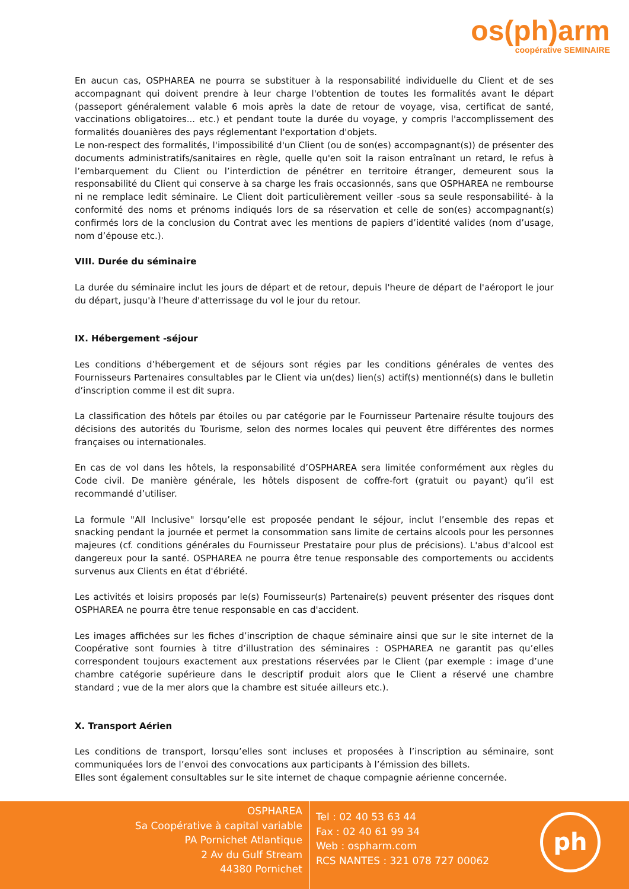os(ph)arm
coopérative SEMINAIRE
En aucun cas, OSPHAREA ne pourra se substituer à la responsabilité individuelle du Client et de ses accompagnant qui doivent prendre à leur charge l'obtention de toutes les formalités avant le départ (passeport généralement valable 6 mois après la date de retour de voyage, visa, certificat de santé, vaccinations obligatoires... etc.) et pendant toute la durée du voyage, y compris l'accomplissement des formalités douanières des pays réglementant l'exportation d'objets.
Le non-respect des formalités, l'impossibilité d'un Client (ou de son(es) accompagnant(s)) de présenter des documents administratifs/sanitaires en règle, quelle qu'en soit la raison entraînant un retard, le refus à l’embarquement du Client ou l’interdiction de pénétrer en territoire étranger, demeurent sous la responsabilité du Client qui conserve à sa charge les frais occasionnés, sans que OSPHAREA ne rembourse ni ne remplace ledit séminaire. Le Client doit particulièrement veiller -sous sa seule responsabilité- à la conformité des noms et prénoms indiqués lors de sa réservation et celle de son(es) accompagnant(s) confirmés lors de la conclusion du Contrat avec les mentions de papiers d’identité valides (nom d’usage, nom d’épouse etc.).
VIII. Durée du séminaire
La durée du séminaire inclut les jours de départ et de retour, depuis l'heure de départ de l'aéroport le jour du départ, jusqu'à l'heure d'atterrissage du vol le jour du retour.
IX. Hébergement -séjour
Les conditions d’hébergement et de séjours sont régies par les conditions générales de ventes des Fournisseurs Partenaires consultables par le Client via un(des) lien(s) actif(s) mentionné(s) dans le bulletin d’inscription comme il est dit supra.
La classification des hôtels par étoiles ou par catégorie par le Fournisseur Partenaire résulte toujours des décisions des autorités du Tourisme, selon des normes locales qui peuvent être différentes des normes françaises ou internationales.
En cas de vol dans les hôtels, la responsabilité d’OSPHAREA sera limitée conformément aux règles du Code civil. De manière générale, les hôtels disposent de coffre-fort (gratuit ou payant) qu’il est recommandé d’utiliser.
La formule "All Inclusive" lorsqu’elle est proposée pendant le séjour, inclut l’ensemble des repas et snacking pendant la journée et permet la consommation sans limite de certains alcools pour les personnes majeures (cf. conditions générales du Fournisseur Prestataire pour plus de précisions). L'abus d'alcool est dangereux pour la santé. OSPHAREA ne pourra être tenue responsable des comportements ou accidents survenus aux Clients en état d'ébriété.
Les activités et loisirs proposés par le(s) Fournisseur(s) Partenaire(s) peuvent présenter des risques dont OSPHAREA ne pourra être tenue responsable en cas d'accident.
Les images affichées sur les fiches d’inscription de chaque séminaire ainsi que sur le site internet de la Coopérative sont fournies à titre d’illustration des séminaires : OSPHAREA ne garantit pas qu’elles correspondent toujours exactement aux prestations réservées par le Client (par exemple : image d’une chambre catégorie supérieure dans le descriptif produit alors que le Client a réservé une chambre standard ; vue de la mer alors que la chambre est située ailleurs etc.).
X. Transport Aérien
Les conditions de transport, lorsqu’elles sont incluses et proposées à l’inscription au séminaire, sont communiquées lors de l’envoi des convocations aux participants à l’émission des billets.
Elles sont également consultables sur le site internet de chaque compagnie aérienne concernée.
OSPHAREA
Sa Coopérative à capital variable
PA Pornichet Atlantique
2 Av du Gulf Stream
44380 Pornichet
Tel : 02 40 53 63 44
Fax : 02 40 61 99 34
Web : ospharm.com
RCS NANTES : 321 078 727 00062
ph